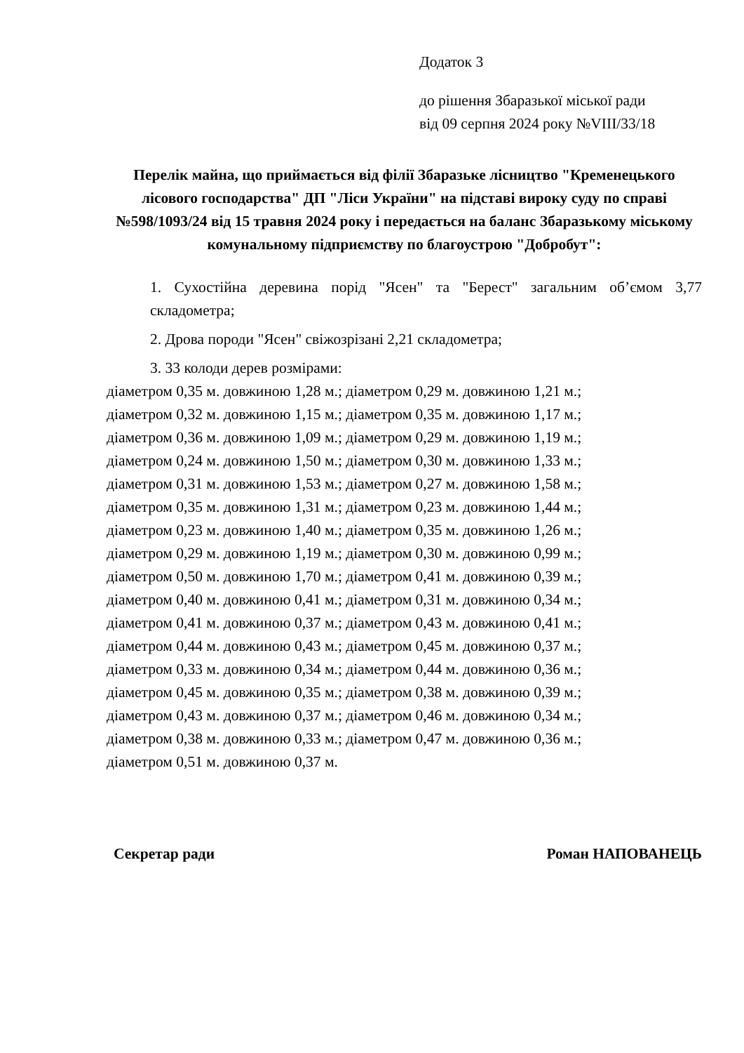Додаток 3
до рішення Збаразької міської ради
від 09 серпня 2024 року №VIII/33/18
Перелік майна, що приймається від філії Збаразьке лісництво "Кременецького лісового господарства" ДП "Ліси України" на підставі вироку суду по справі №598/1093/24 від 15 травня 2024 року і передається на баланс Збаразькому міському комунальному підприємству по благоустрою "Добробут":
1. Сухостійна деревина порід "Ясен" та "Берест" загальним об’ємом 3,77 складометра;
2. Дрова породи "Ясен" свіжозрізані 2,21 складометра;
3. 33 колоди дерев розмірами:
діаметром 0,35 м. довжиною 1,28 м.; діаметром 0,29 м. довжиною 1,21 м.;
діаметром 0,32 м. довжиною 1,15 м.; діаметром 0,35 м. довжиною 1,17 м.;
діаметром 0,36 м. довжиною 1,09 м.; діаметром 0,29 м. довжиною 1,19 м.;
діаметром 0,24 м. довжиною 1,50 м.; діаметром 0,30 м. довжиною 1,33 м.;
діаметром 0,31 м. довжиною 1,53 м.; діаметром 0,27 м. довжиною 1,58 м.;
діаметром 0,35 м. довжиною 1,31 м.; діаметром 0,23 м. довжиною 1,44 м.;
діаметром 0,23 м. довжиною 1,40 м.; діаметром 0,35 м. довжиною 1,26 м.;
діаметром 0,29 м. довжиною 1,19 м.; діаметром 0,30 м. довжиною 0,99 м.;
діаметром 0,50 м. довжиною 1,70 м.; діаметром 0,41 м. довжиною 0,39 м.;
діаметром 0,40 м. довжиною 0,41 м.; діаметром 0,31 м. довжиною 0,34 м.;
діаметром 0,41 м. довжиною 0,37 м.; діаметром 0,43 м. довжиною 0,41 м.;
діаметром 0,44 м. довжиною 0,43 м.; діаметром 0,45 м. довжиною 0,37 м.;
діаметром 0,33 м. довжиною 0,34 м.; діаметром 0,44 м. довжиною 0,36 м.;
діаметром 0,45 м. довжиною 0,35 м.; діаметром 0,38 м. довжиною 0,39 м.;
діаметром 0,43 м. довжиною 0,37 м.; діаметром 0,46 м. довжиною 0,34 м.;
діаметром 0,38 м. довжиною 0,33 м.; діаметром 0,47 м. довжиною 0,36 м.;
діаметром 0,51 м. довжиною 0,37 м.
Секретар ради Роман НАПОВАНЕЦЬ